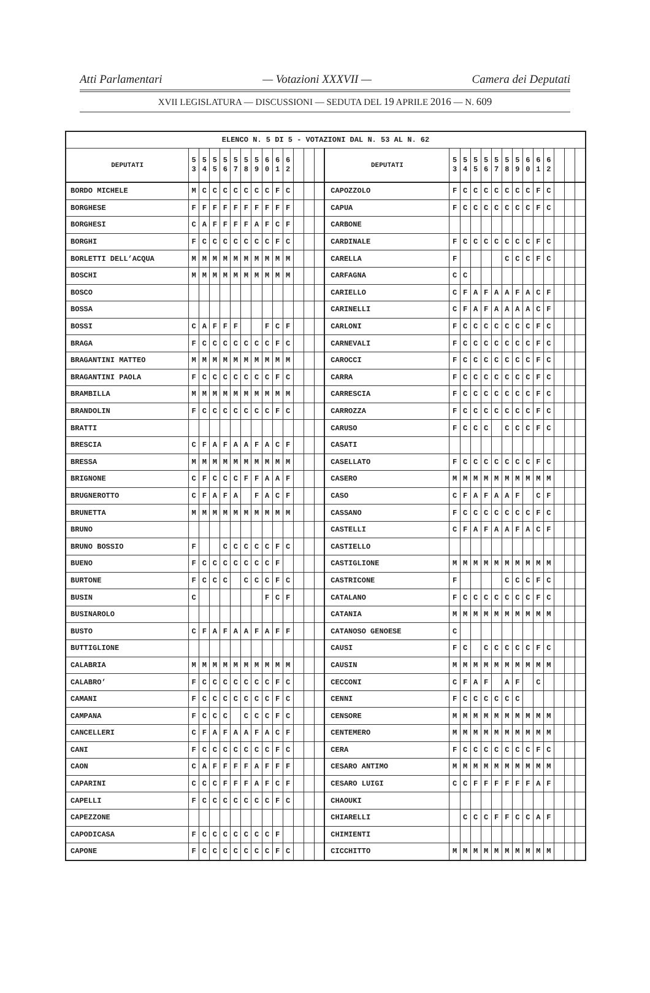Atti Parlamentari — Votazioni XXXVII — Camera dei Deputati
XVII LEGISLATURA — DISCUSSIONI — SEDUTA DEL 19 APRILE 2016 — N. 609
| ELENCO N. 5 DI 5 - VOTAZIONI DAL N. 53 AL N. 62 | | | | | | | | | | | | | | | | | | | | | | | | | | | |
| --- | --- | --- | --- | --- | --- | --- | --- | --- | --- | --- | --- | --- | --- | --- | --- | --- | --- | --- | --- | --- | --- | --- | --- | --- | --- | --- | --- |
| DEPUTATI | 5 3 | 5 4 | 5 5 | 5 6 | 5 7 | 5 8 | 5 9 | 6 0 | 6 1 | 6 2 | | | | DEPUTATI | 5 3 | 5 4 | 5 5 | 5 6 | 5 7 | 5 8 | 5 9 | 6 0 | 6 1 | 6 2 | | | |
| BORDO MICHELE | M | C | C | C | C | C | C | C | F | C | | | | CAPOZZOLO | F | C | C | C | C | C | C | C | F | C | | | |
| BORGHESE | F | F | F | F | F | F | F | F | F | F | | | | CAPUA | F | C | C | C | C | C | C | C | F | C | | | |
| BORGHESI | C | A | F | F | F | F | A | F | C | F | | | | CARBONE | | | | | | | | | | | | | |
| BORGHI | F | C | C | C | C | C | C | C | F | C | | | | CARDINALE | F | C | C | C | C | C | C | C | F | C | | | |
| BORLETTI DELL’ACQUA | M | M | M | M | M | M | M | M | M | M | | | | CARELLA | F | | | | | C | C | C | F | C | | | |
| BOSCHI | M | M | M | M | M | M | M | M | M | M | | | | CARFAGNA | C | C | | | | | | | | | | | |
| BOSCO | | | | | | | | | | | | | | CARIELLO | C | F | A | F | A | A | F | A | C | F | | | |
| BOSSA | | | | | | | | | | | | | | CARINELLI | C | F | A | F | A | A | A | A | C | F | | | |
| BOSSI | C | A | F | F | F | | | F | C | F | | | | CARLONI | F | C | C | C | C | C | C | C | F | C | | | |
| BRAGA | F | C | C | C | C | C | C | C | F | C | | | | CARNEVALI | F | C | C | C | C | C | C | C | F | C | | | |
| BRAGANTINI MATTEO | M | M | M | M | M | M | M | M | M | M | | | | CAROCCI | F | C | C | C | C | C | C | C | F | C | | | |
| BRAGANTINI PAOLA | F | C | C | C | C | C | C | C | F | C | | | | CARRA | F | C | C | C | C | C | C | C | F | C | | | |
| BRAMBILLA | M | M | M | M | M | M | M | M | M | M | | | | CARRESCIA | F | C | C | C | C | C | C | C | F | C | | | |
| BRANDOLIN | F | C | C | C | C | C | C | C | F | C | | | | CARROZZA | F | C | C | C | C | C | C | C | F | C | | | |
| BRATTI | | | | | | | | | | | | | | CARUSO | F | C | C | C | | C | C | C | F | C | | | |
| BRESCIA | C | F | A | F | A | A | F | A | C | F | | | | CASATI | | | | | | | | | | | | | |
| BRESSA | M | M | M | M | M | M | M | M | M | M | | | | CASELLATO | F | C | C | C | C | C | C | C | F | C | | | |
| BRIGNONE | C | F | C | C | C | F | F | A | A | F | | | | CASERO | M | M | M | M | M | M | M | M | M | M | | | |
| BRUGNEROTTO | C | F | A | F | A | | F | A | C | F | | | | CASO | C | F | A | F | A | A | F | | C | F | | | |
| BRUNETTA | M | M | M | M | M | M | M | M | M | M | | | | CASSANO | F | C | C | C | C | C | C | C | F | C | | | |
| BRUNO | | | | | | | | | | | | | | CASTELLI | C | F | A | F | A | A | F | A | C | F | | | |
| BRUNO BOSSIO | F | | | C | C | C | C | C | F | C | | | | CASTIELLO | | | | | | | | | | | | | |
| BUENO | F | C | C | C | C | C | C | C | F | | | | | CASTIGLIONE | M | M | M | M | M | M | M | M | M | M | | | |
| BURTONE | F | C | C | C | | C | C | C | F | C | | | | CASTRICONE | F | | | | | C | C | C | F | C | | | |
| BUSIN | C | | | | | | | F | C | F | | | | CATALANO | F | C | C | C | C | C | C | C | F | C | | | |
| BUSINAROLO | | | | | | | | | | | | | | CATANIA | M | M | M | M | M | M | M | M | M | M | | | |
| BUSTO | C | F | A | F | A | A | F | A | F | F | | | | CATANOSO GENOESE | C | | | | | | | | | | | | |
| BUTTIGLIONE | | | | | | | | | | | | | | CAUSI | F | C | | C | C | C | C | C | F | C | | | |
| CALABRIA | M | M | M | M | M | M | M | M | M | M | | | | CAUSIN | M | M | M | M | M | M | M | M | M | M | | | |
| CALABRO’ | F | C | C | C | C | C | C | C | F | C | | | | CECCONI | C | F | A | F | | A | F | | C | | | | |
| CAMANI | F | C | C | C | C | C | C | C | F | C | | | | CENNI | F | C | C | C | C | C | C | | | | | | |
| CAMPANA | F | C | C | C | | C | C | C | F | C | | | | CENSORE | M | M | M | M | M | M | M | M | M | M | | | |
| CANCELLERI | C | F | A | F | A | A | F | A | C | F | | | | CENTEMERO | M | M | M | M | M | M | M | M | M | M | | | |
| CANI | F | C | C | C | C | C | C | C | F | C | | | | CERA | F | C | C | C | C | C | C | C | F | C | | | |
| CAON | C | A | F | F | F | F | A | F | F | F | | | | CESARO ANTIMO | M | M | M | M | M | M | M | M | M | M | | | |
| CAPARINI | C | C | C | F | F | F | A | F | C | F | | | | CESARO LUIGI | C | C | F | F | F | F | F | F | A | F | | | |
| CAPELLI | F | C | C | C | C | C | C | C | F | C | | | | CHAOUKI | | | | | | | | | | | | | |
| CAPEZZONE | | | | | | | | | | | | | | CHIARELLI | | C | C | C | F | F | C | C | A | F | | | |
| CAPODICASA | F | C | C | C | C | C | C | C | F | | | | | CHIMIENTI | | | | | | | | | | | | | |
| CAPONE | F | C | C | C | C | C | C | C | F | C | | | | CICCHITTO | M | M | M | M | M | M | M | M | M | M | | | |